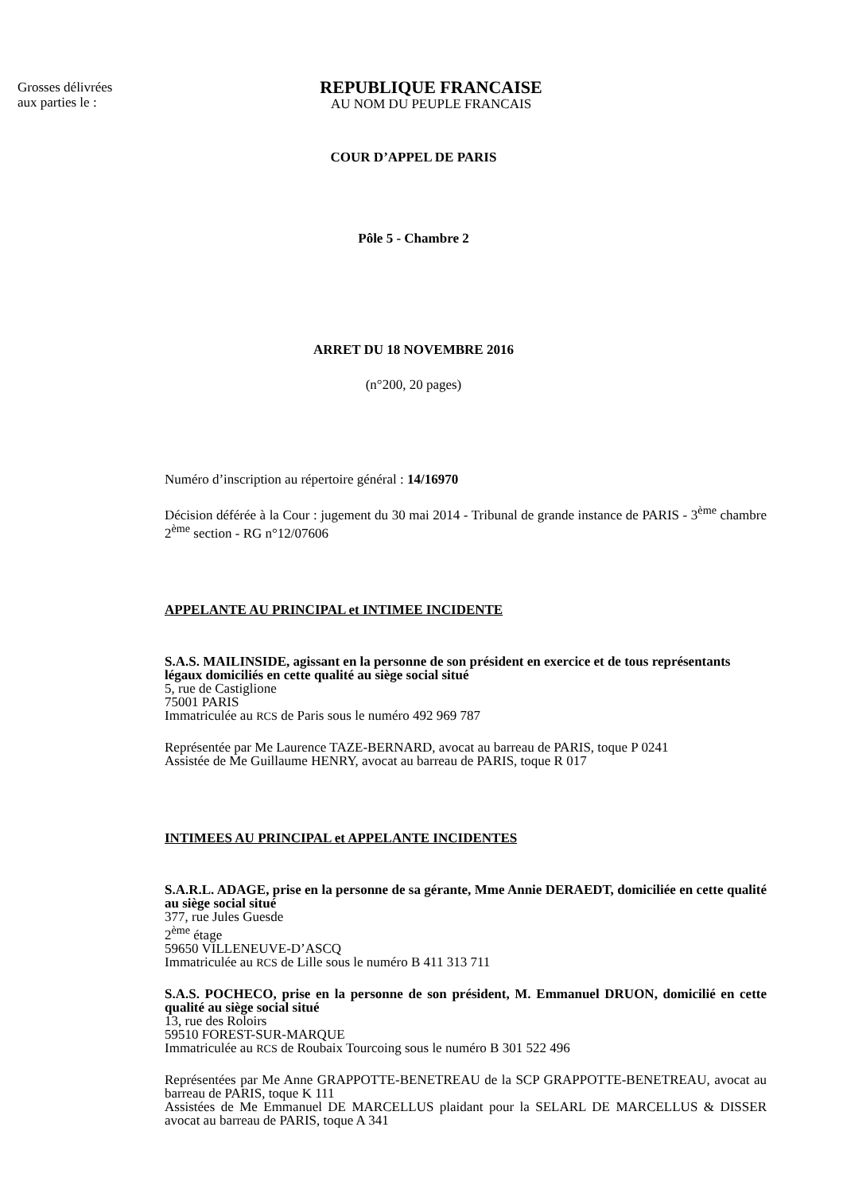Grosses délivrées
aux parties le :
REPUBLIQUE FRANCAISE
AU NOM DU PEUPLE FRANCAIS
COUR D’APPEL DE PARIS
Pôle 5 - Chambre 2
ARRET DU 18 NOVEMBRE 2016
(n°200, 20 pages)
Numéro d’inscription au répertoire général : 14/16970
Décision déférée à la Cour : jugement du 30 mai 2014 - Tribunal de grande instance de PARIS - 3<sup>ème</sup> chambre 2<sup>ème</sup> section - RG n°12/07606
APPELANTE AU PRINCIPAL et INTIMEE INCIDENTE
S.A.S. MAILINSIDE, agissant en la personne de son président en exercice et de tous représentants légaux domiciliés en cette qualité au siège social situé
5, rue de Castiglione
75001 PARIS
Immatriculée au RCS de Paris sous le numéro 492 969 787
Représentée par Me Laurence TAZE-BERNARD, avocat au barreau de PARIS, toque P 0241
Assistée de Me Guillaume HENRY, avocat au barreau de PARIS, toque R 017
INTIMEES AU PRINCIPAL et APPELANTE INCIDENTES
S.A.R.L. ADAGE, prise en la personne de sa gérante, Mme Annie DERAEDT, domiciliée en cette qualité au siège social situé
377, rue Jules Guesde
2<sup>ème</sup> étage
59650 VILLENEUVE-D’ASCQ
Immatriculée au RCS de Lille sous le numéro B 411 313 711
S.A.S. POCHECO, prise en la personne de son président, M. Emmanuel DRUON, domicilié en cette qualité au siège social situé
13, rue des Roloirs
59510 FOREST-SUR-MARQUE
Immatriculée au RCS de Roubaix Tourcoing sous le numéro B 301 522 496
Représentées par Me Anne GRAPPOTTE-BENETREAU de la SCP GRAPPOTTE-BENETREAU, avocat au barreau de PARIS, toque K 111
Assistées de Me Emmanuel DE MARCELLUS plaidant pour la SELARL DE MARCELLUS & DISSER avocat au barreau de PARIS, toque A 341